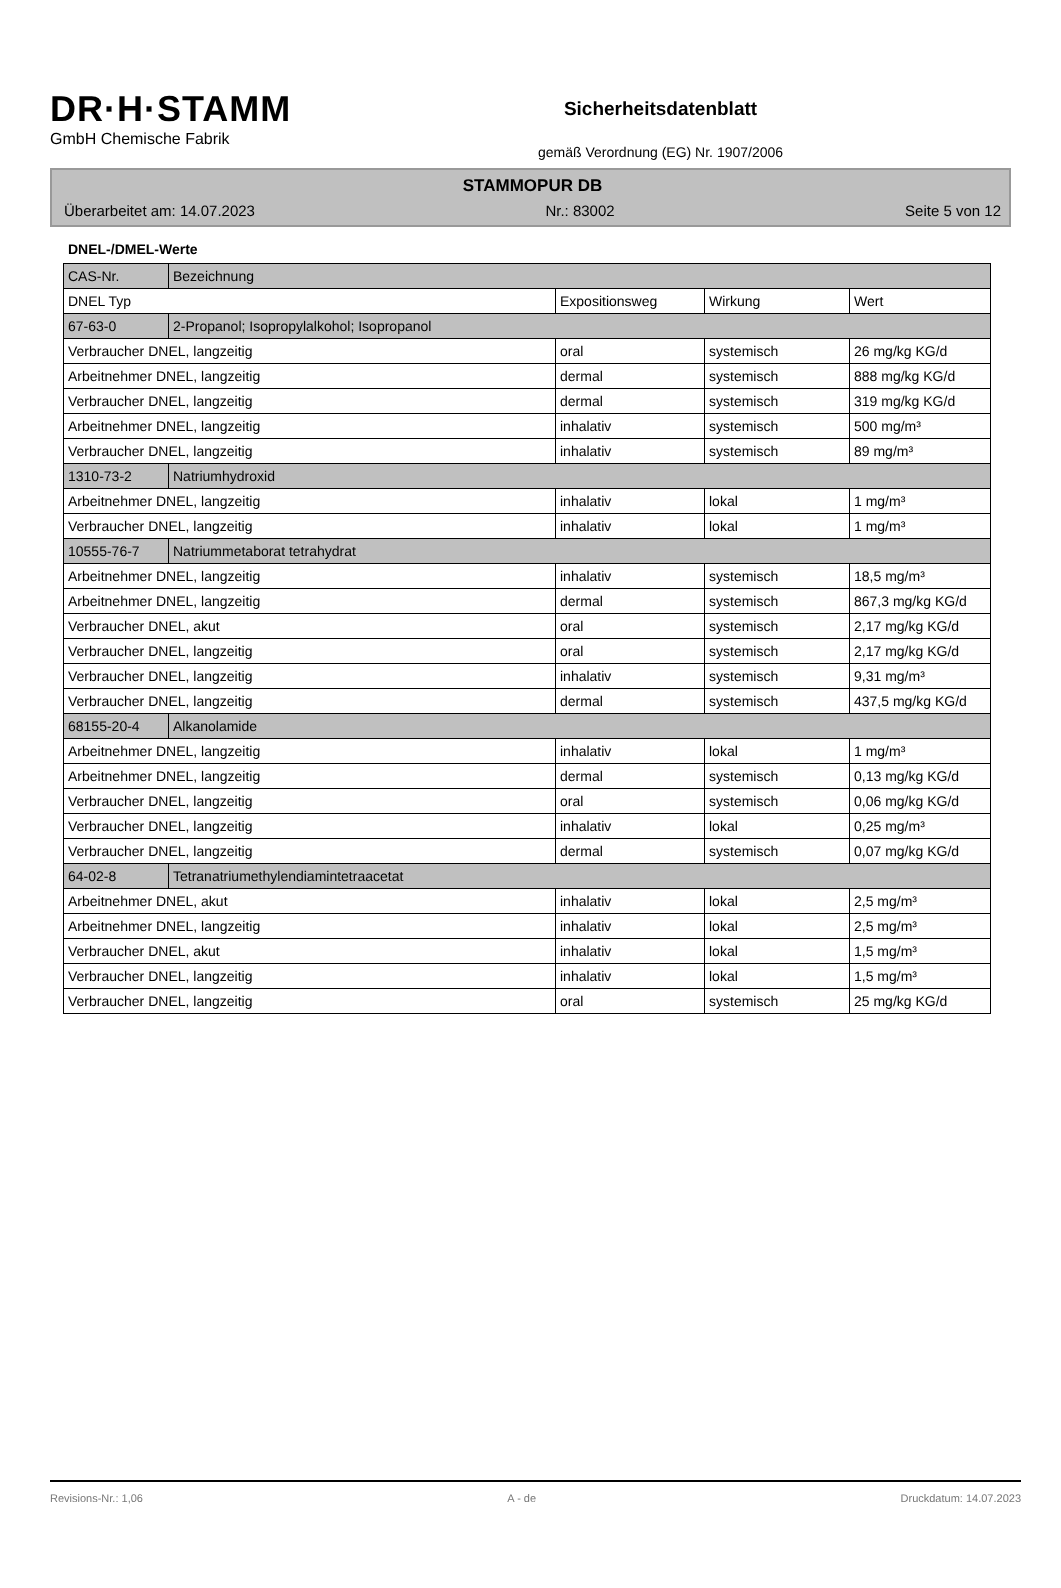DR·H·STAMM
GmbH Chemische Fabrik
Sicherheitsdatenblatt
gemäß Verordnung (EG) Nr. 1907/2006
STAMMOPUR DB
Überarbeitet am: 14.07.2023 Nr.: 83002 Seite 5 von 12
DNEL-/DMEL-Werte
| CAS-Nr. | Bezeichnung | | | |
| DNEL Typ | | Expositionsweg | Wirkung | Wert |
| 67-63-0 | 2-Propanol; Isopropylalkohol; Isopropanol | | | |
| Verbraucher DNEL, langzeitig | | oral | systemisch | 26 mg/kg KG/d |
| Arbeitnehmer DNEL, langzeitig | | dermal | systemisch | 888 mg/kg KG/d |
| Verbraucher DNEL, langzeitig | | dermal | systemisch | 319 mg/kg KG/d |
| Arbeitnehmer DNEL, langzeitig | | inhalativ | systemisch | 500 mg/m³ |
| Verbraucher DNEL, langzeitig | | inhalativ | systemisch | 89 mg/m³ |
| 1310-73-2 | Natriumhydroxid | | | |
| Arbeitnehmer DNEL, langzeitig | | inhalativ | lokal | 1 mg/m³ |
| Verbraucher DNEL, langzeitig | | inhalativ | lokal | 1 mg/m³ |
| 10555-76-7 | Natriummetaborat tetrahydrat | | | |
| Arbeitnehmer DNEL, langzeitig | | inhalativ | systemisch | 18,5 mg/m³ |
| Arbeitnehmer DNEL, langzeitig | | dermal | systemisch | 867,3 mg/kg KG/d |
| Verbraucher DNEL, akut | | oral | systemisch | 2,17 mg/kg KG/d |
| Verbraucher DNEL, langzeitig | | oral | systemisch | 2,17 mg/kg KG/d |
| Verbraucher DNEL, langzeitig | | inhalativ | systemisch | 9,31 mg/m³ |
| Verbraucher DNEL, langzeitig | | dermal | systemisch | 437,5 mg/kg KG/d |
| 68155-20-4 | Alkanolamide | | | |
| Arbeitnehmer DNEL, langzeitig | | inhalativ | lokal | 1 mg/m³ |
| Arbeitnehmer DNEL, langzeitig | | dermal | systemisch | 0,13 mg/kg KG/d |
| Verbraucher DNEL, langzeitig | | oral | systemisch | 0,06 mg/kg KG/d |
| Verbraucher DNEL, langzeitig | | inhalativ | lokal | 0,25 mg/m³ |
| Verbraucher DNEL, langzeitig | | dermal | systemisch | 0,07 mg/kg KG/d |
| 64-02-8 | Tetranatriumethylendiamintetraacetat | | | |
| Arbeitnehmer DNEL, akut | | inhalativ | lokal | 2,5 mg/m³ |
| Arbeitnehmer DNEL, langzeitig | | inhalativ | lokal | 2,5 mg/m³ |
| Verbraucher DNEL, akut | | inhalativ | lokal | 1,5 mg/m³ |
| Verbraucher DNEL, langzeitig | | inhalativ | lokal | 1,5 mg/m³ |
| Verbraucher DNEL, langzeitig | | oral | systemisch | 25 mg/kg KG/d |
Revisions-Nr.: 1,06 A - de Druckdatum: 14.07.2023